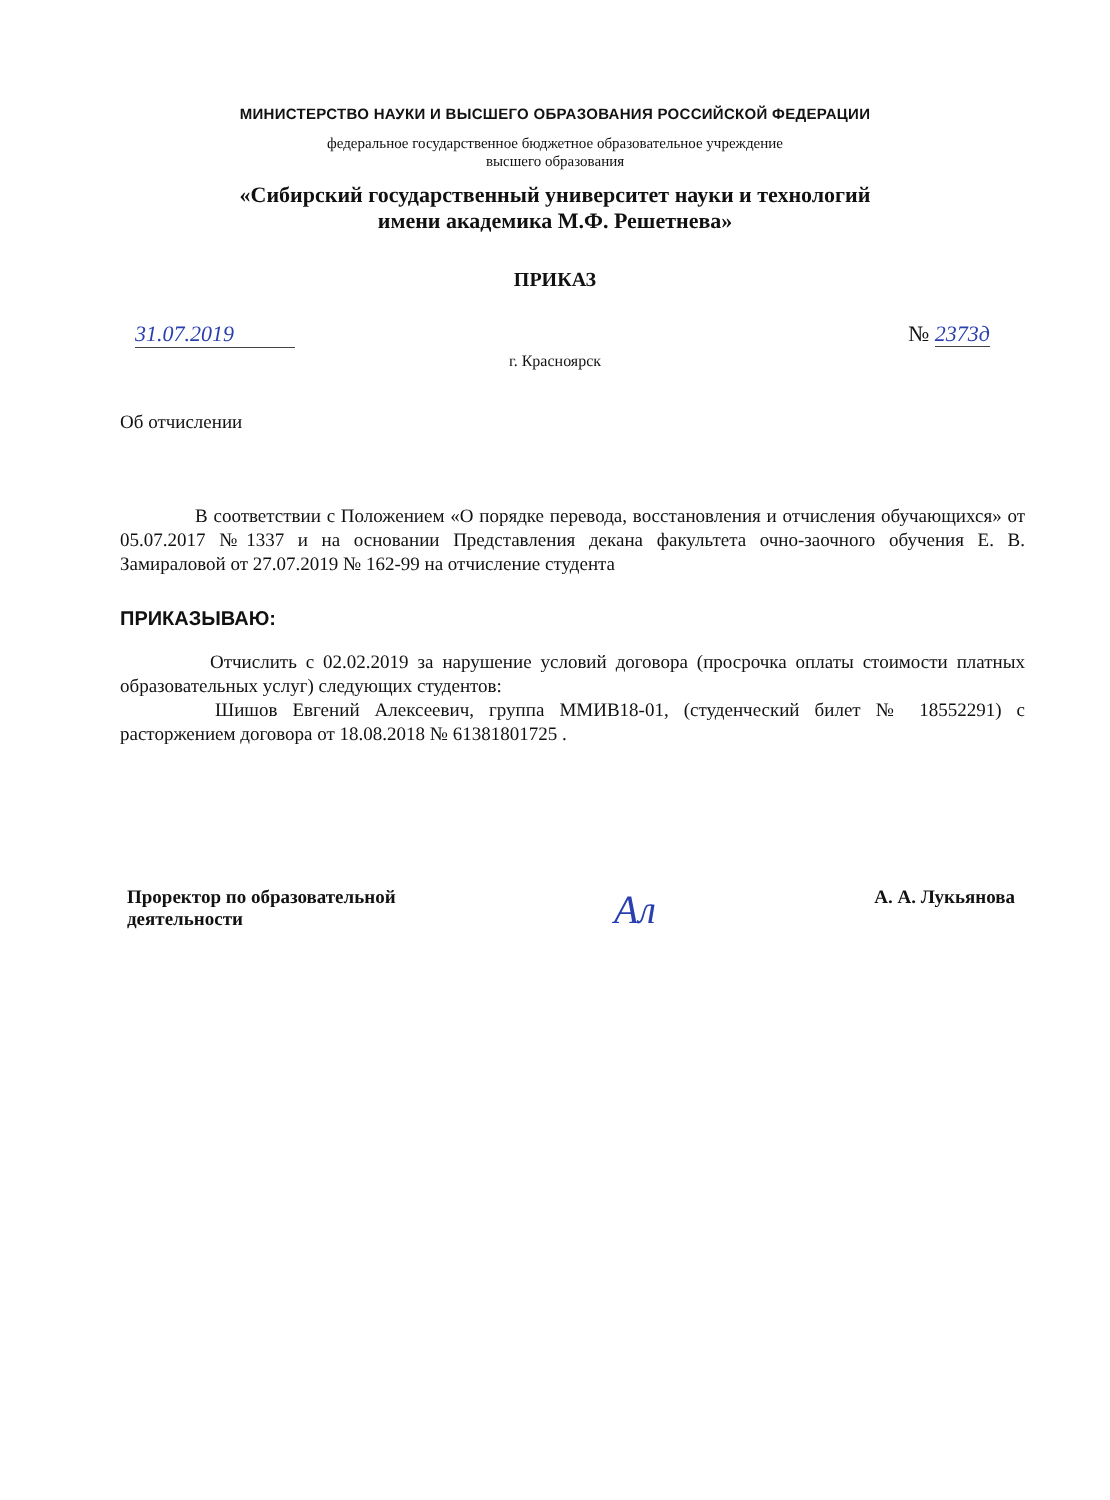МИНИСТЕРСТВО НАУКИ И ВЫСШЕГО ОБРАЗОВАНИЯ РОССИЙСКОЙ ФЕДЕРАЦИИ
федеральное государственное бюджетное образовательное учреждение
высшего образования
«Сибирский государственный университет науки и технологий
имени академика М.Ф. Решетнева»
ПРИКАЗ
31.07.2019 № 2373д
г. Красноярск
Об отчислении
В соответствии с Положением «О порядке перевода, восстановления и отчисления обучающихся» от 05.07.2017 №1337 и на основании Представления декана факультета очно-заочного обучения Е. В. Замираловой от 27.07.2019 № 162-99 на отчисление студента
ПРИКАЗЫВАЮ:
Отчислить с 02.02.2019 за нарушение условий договора (просрочка оплаты стоимости платных образовательных услуг) следующих студентов:
Шишов Евгений Алексеевич, группа ММИВ18-01, (студенческий билет № 18552291) с расторжением договора от 18.08.2018 № 61381801725 .
Проректор по образовательной
деятельности Ал А. А. Лукьянова